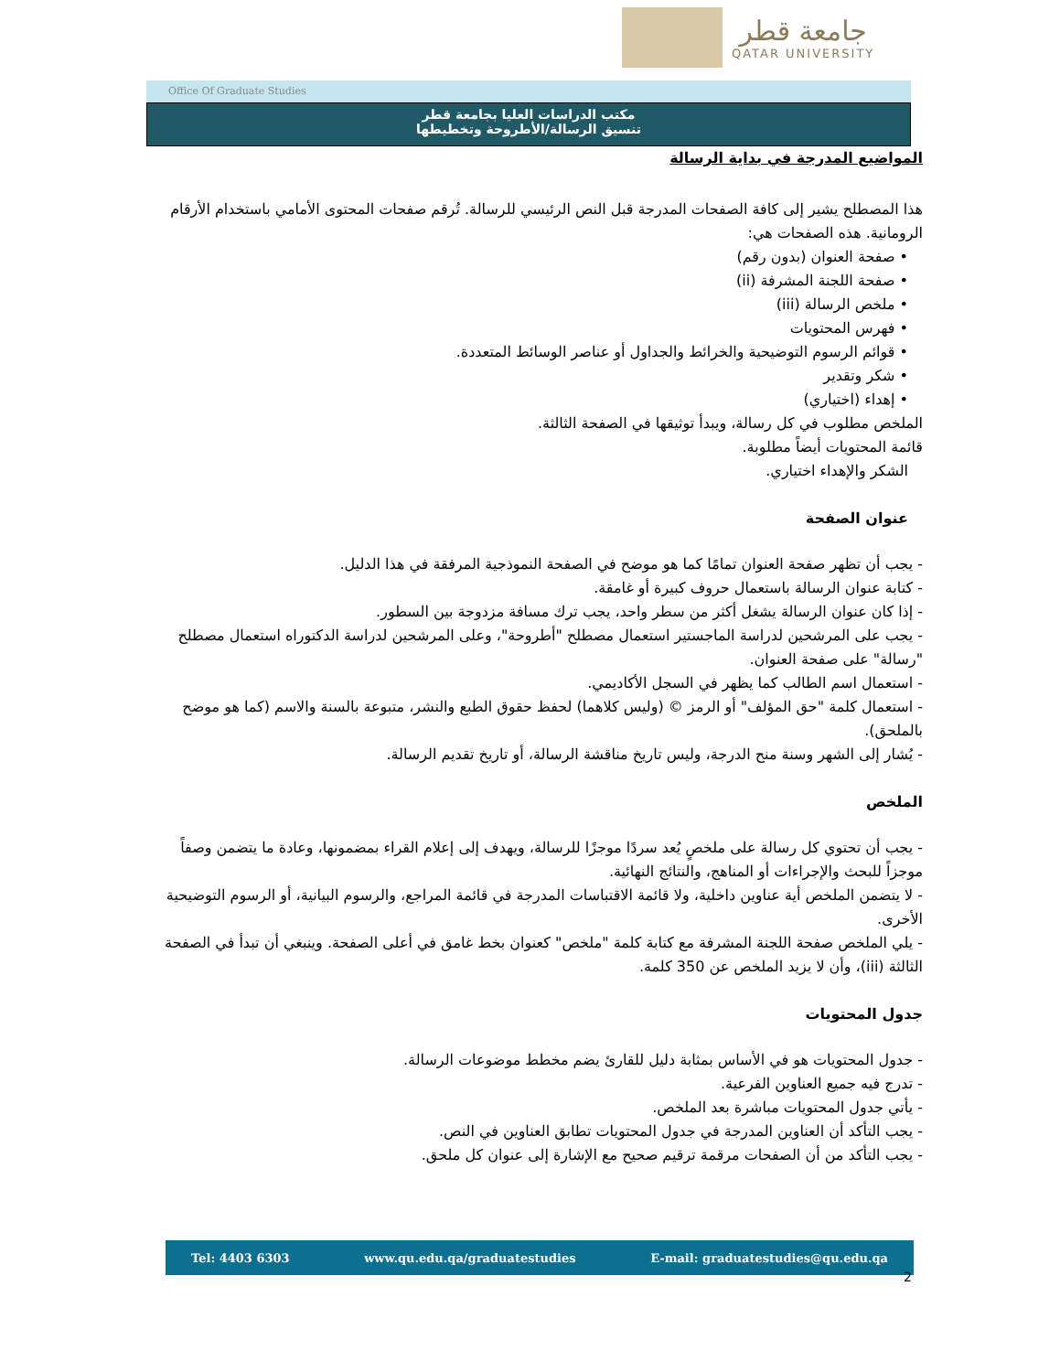جامعة قطر
QATAR UNIVERSITY
Office Of Graduate Studies
مكتب الدراسات العليا بجامعة قطر
تنسيق الرسالة/الأطروحة وتخطيطها
المواضيع المدرجة في بداية الرسالة
هذا المصطلح يشير إلى كافة الصفحات المدرجة قبل النص الرئيسي للرسالة. تُرقم صفحات المحتوى الأمامي باستخدام الأرقام الرومانية. هذه الصفحات هي:
• صفحة العنوان (بدون رقم)
• صفحة اللجنة المشرفة (ii)
• ملخص الرسالة (iii)
• فهرس المحتويات
• قوائم الرسوم التوضيحية والخرائط والجداول أو عناصر الوسائط المتعددة.
• شكر وتقدير
• إهداء (اختياري)
الملخص مطلوب في كل رسالة، ويبدأ توثيقها في الصفحة الثالثة.
قائمة المحتويات أيضاً مطلوبة.
الشكر والإهداء اختياري.
عنوان الصفحة
- يجب أن تظهر صفحة العنوان تمامًا كما هو موضح في الصفحة النموذجية المرفقة في هذا الدليل.
- كتابة عنوان الرسالة باستعمال حروف كبيرة أو غامقة.
- إذا كان عنوان الرسالة يشغل أكثر من سطر واحد، يجب ترك مسافة مزدوجة بين السطور.
- يجب على المرشحين لدراسة الماجستير استعمال مصطلح "أطروحة"، وعلى المرشحين لدراسة الدكتوراه استعمال مصطلح "رسالة" على صفحة العنوان.
- استعمال اسم الطالب كما يظهر في السجل الأكاديمي.
- استعمال كلمة "حق المؤلف" أو الرمز © (وليس كلاهما) لحفظ حقوق الطبع والنشر، متبوعة بالسنة والاسم (كما هو موضح بالملحق).
- يُشار إلى الشهر وسنة منح الدرجة، وليس تاريخ مناقشة الرسالة، أو تاريخ تقديم الرسالة.
الملخص
- يجب أن تحتوي كل رسالة على ملخصٍ يُعد سردًا موجزًا للرسالة، ويهدف إلى إعلام القراء بمضمونها، وعادة ما يتضمن وصفاً موجزاً للبحث والإجراءات أو المناهج، والنتائج النهائية.
- لا يتضمن الملخص أية عناوين داخلية، ولا قائمة الاقتباسات المدرجة في قائمة المراجع، والرسوم البيانية، أو الرسوم التوضيحية الأخرى.
- يلي الملخص صفحة اللجنة المشرفة مع كتابة كلمة "ملخص" كعنوان بخط غامق في أعلى الصفحة. وينبغي أن تبدأ في الصفحة الثالثة (iii)، وأن لا يزيد الملخص عن 350 كلمة.
جدول المحتويات
- جدول المحتويات هو في الأساس بمثابة دليل للقارئ يضم مخطط موضوعات الرسالة.
- تدرج فيه جميع العناوين الفرعية.
- يأتي جدول المحتويات مباشرة بعد الملخص.
- يجب التأكد أن العناوين المدرجة في جدول المحتويات تطابق العناوين في النص.
- يجب التأكد من أن الصفحات مرقمة ترقيم صحيح مع الإشارة إلى عنوان كل ملحق.
Tel: 4403 6303 www.qu.edu.qa/graduatestudies E-mail: graduatestudies@qu.edu.qa
2